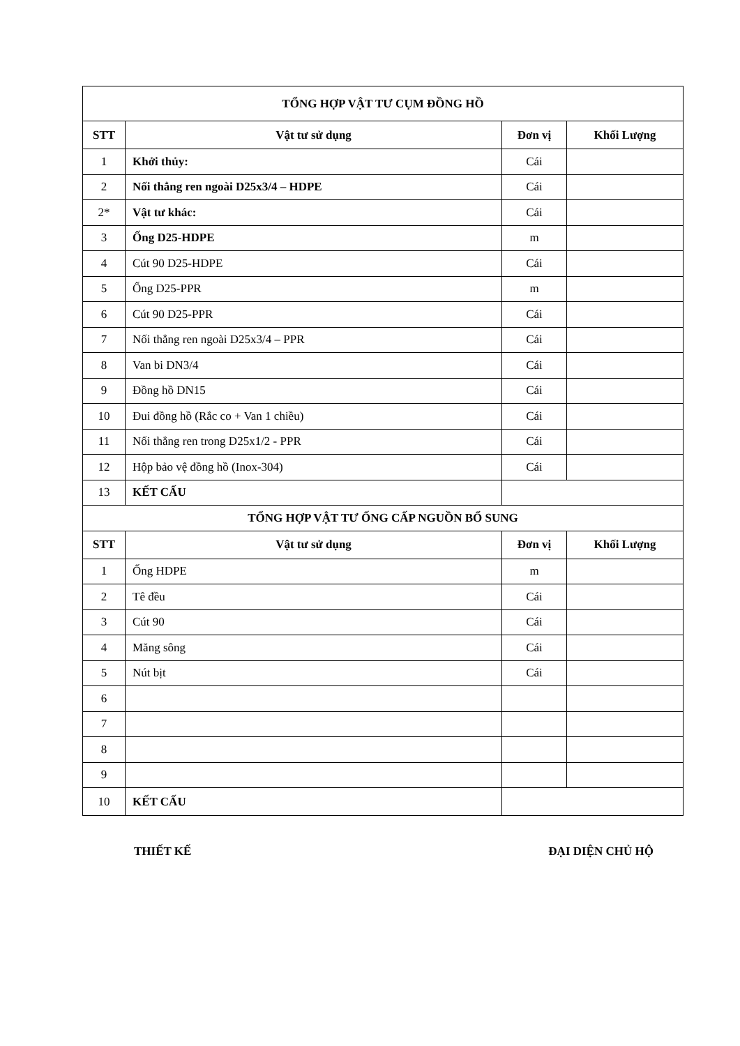| TỔNG HỢP VẬT TƯ CỤM ĐỒNG HỒ | | | |
| --- | --- | --- | --- |
| STT | Vật tư sử dụng | Đơn vị | Khối Lượng |
| 1 | Khởi thủy: | Cái | |
| 2 | Nối thẳng ren ngoài D25x3/4 – HDPE | Cái | |
| 2* | Vật tư khác: | Cái | |
| 3 | Ống D25-HDPE | m | |
| 4 | Cút 90 D25-HDPE | Cái | |
| 5 | Ống D25-PPR | m | |
| 6 | Cút 90 D25-PPR | Cái | |
| 7 | Nối thẳng ren ngoài D25x3/4 – PPR | Cái | |
| 8 | Van bi DN3/4 | Cái | |
| 9 | Đồng hồ DN15 | Cái | |
| 10 | Đui đồng hồ (Rắc co + Van 1 chiều) | Cái | |
| 11 | Nối thẳng ren trong D25x1/2 - PPR | Cái | |
| 12 | Hộp bảo vệ đồng hồ (Inox-304) | Cái | |
| 13 | KẾT CẤU | | |
| TỔNG HỢP VẬT TƯ ỐNG CẤP NGUỒN BỔ SUNG | | | |
| STT | Vật tư sử dụng | Đơn vị | Khối Lượng |
| 1 | Ống HDPE | m | |
| 2 | Tê đều | Cái | |
| 3 | Cút 90 | Cái | |
| 4 | Măng sông | Cái | |
| 5 | Nút bịt | Cái | |
| 6 | | | |
| 7 | | | |
| 8 | | | |
| 9 | | | |
| 10 | KẾT CẤU | | |
THIẾT KẾ ĐẠI DIỆN CHỦ HỘ